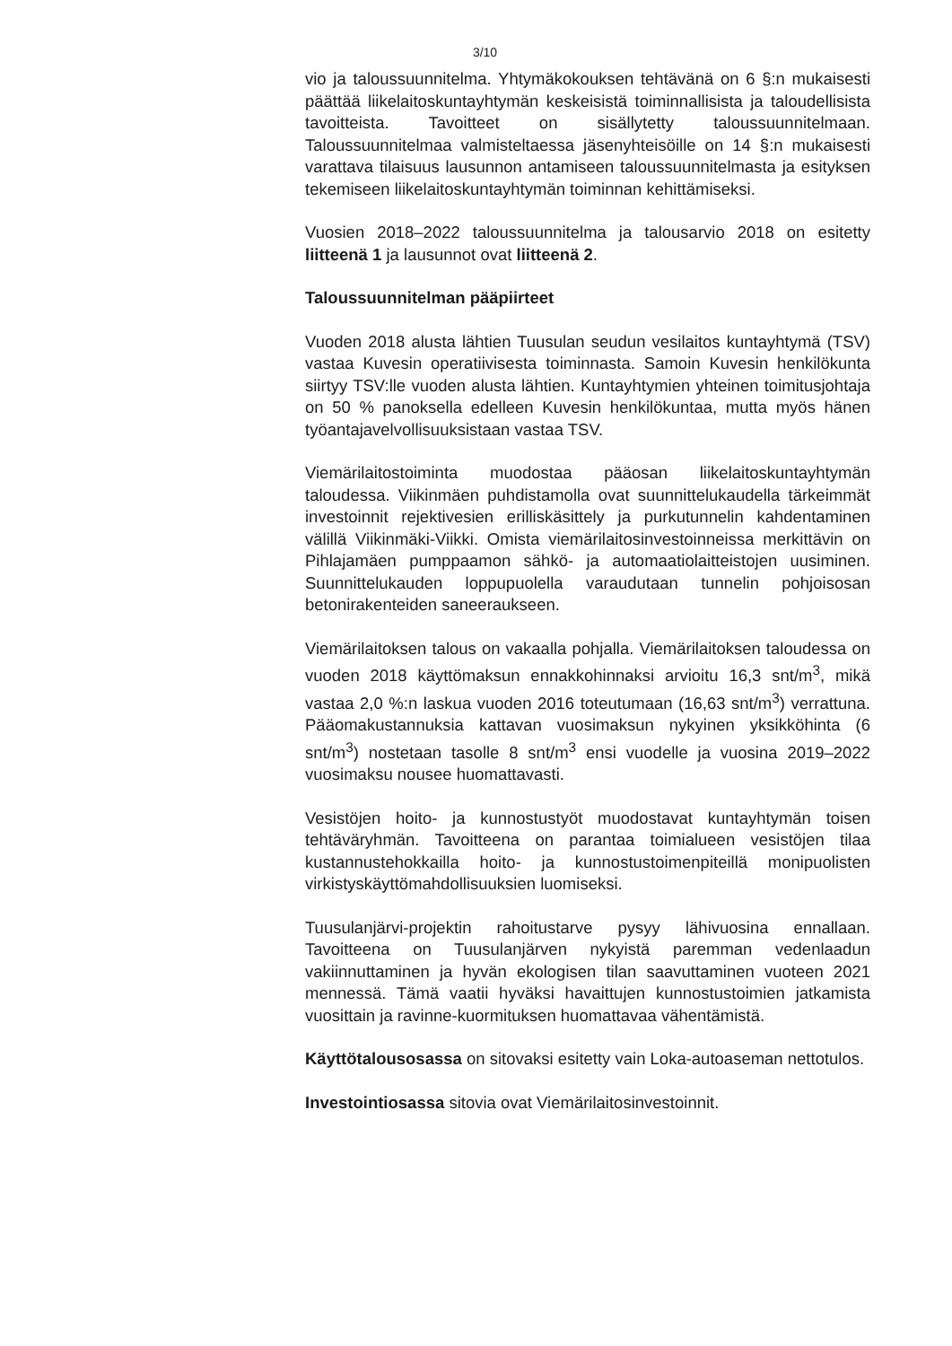3/10
vio ja taloussuunnitelma. Yhtymäkokouksen tehtävänä on 6 §:n mukaisesti päättää liikelaitoskuntayhtymän keskeisistä toiminnallisista ja taloudellisista tavoitteista. Tavoitteet on sisällytetty taloussuunnitelmaan. Taloussuunnitelmaa valmisteltaessa jäsenyhteisöille on 14 §:n mukaisesti varattava tilaisuus lausunnon antamiseen taloussuunnitelmasta ja esityksen tekemiseen liikelaitoskuntayhtymän toiminnan kehittämiseksi.
Vuosien 2018–2022 taloussuunnitelma ja talousarvio 2018 on esitetty liitteenä 1 ja lausunnot ovat liitteenä 2.
Taloussuunnitelman pääpiirteet
Vuoden 2018 alusta lähtien Tuusulan seudun vesilaitos kuntayhtymä (TSV) vastaa Kuvesin operatiivisesta toiminnasta. Samoin Kuvesin henkilökunta siirtyy TSV:lle vuoden alusta lähtien. Kuntayhtymien yhteinen toimitusjohtaja on 50 % panoksella edelleen Kuvesin henkilökuntaa, mutta myös hänen työantajavelvollisuuksistaan vastaa TSV.
Viemärilaitostoiminta muodostaa pääosan liikelaitoskuntayhtymän taloudessa. Viikinmäen puhdistamolla ovat suunnittelukaudella tärkeimmät investoinnit rejektivesien erilliskäsittely ja purkutunnelin kahdentaminen välillä Viikinmäki-Viikki. Omista viemärilaitosinvestoinneissa merkittävin on Pihlajamäen pumppaamon sähkö- ja automaatiolaitteistojen uusiminen. Suunnittelukauden loppupuolella varaudutaan tunnelin pohjoisosan betonirakenteiden saneeraukseen.
Viemärilaitoksen talous on vakaalla pohjalla. Viemärilaitoksen taloudessa on vuoden 2018 käyttömaksun ennakkohinnaksi arvioitu 16,3 snt/m<sup>3</sup>, mikä vastaa 2,0 %:n laskua vuoden 2016 toteutumaan (16,63 snt/m<sup>3</sup>) verrattuna. Pääomakustannuksia kattavan vuosimaksun nykyinen yksikköhinta (6 snt/m<sup>3</sup>) nostetaan tasolle 8 snt/m<sup>3</sup> ensi vuodelle ja vuosina 2019–2022 vuosimaksu nousee huomattavasti.
Vesistöjen hoito- ja kunnostustyöt muodostavat kuntayhtymän toisen tehtäväryhmän. Tavoitteena on parantaa toimialueen vesistöjen tilaa kustannustehokkailla hoito- ja kunnostustoimenpiteillä monipuolisten virkistyskäyttömahdollisuuksien luomiseksi.
Tuusulanjärvi-projektin rahoitustarve pysyy lähivuosina ennallaan. Tavoitteena on Tuusulanjärven nykyistä paremman vedenlaadun vakiinnuttaminen ja hyvän ekologisen tilan saavuttaminen vuoteen 2021 mennessä. Tämä vaatii hyväksi havaittujen kunnostustoimien jatkamista vuosittain ja ravinne-kuormituksen huomattavaa vähentämistä.
Käyttötalousosassa on sitovaksi esitetty vain Loka-autoaseman nettotulos.
Investointiosassa sitovia ovat Viemärilaitosinvestoinnit.